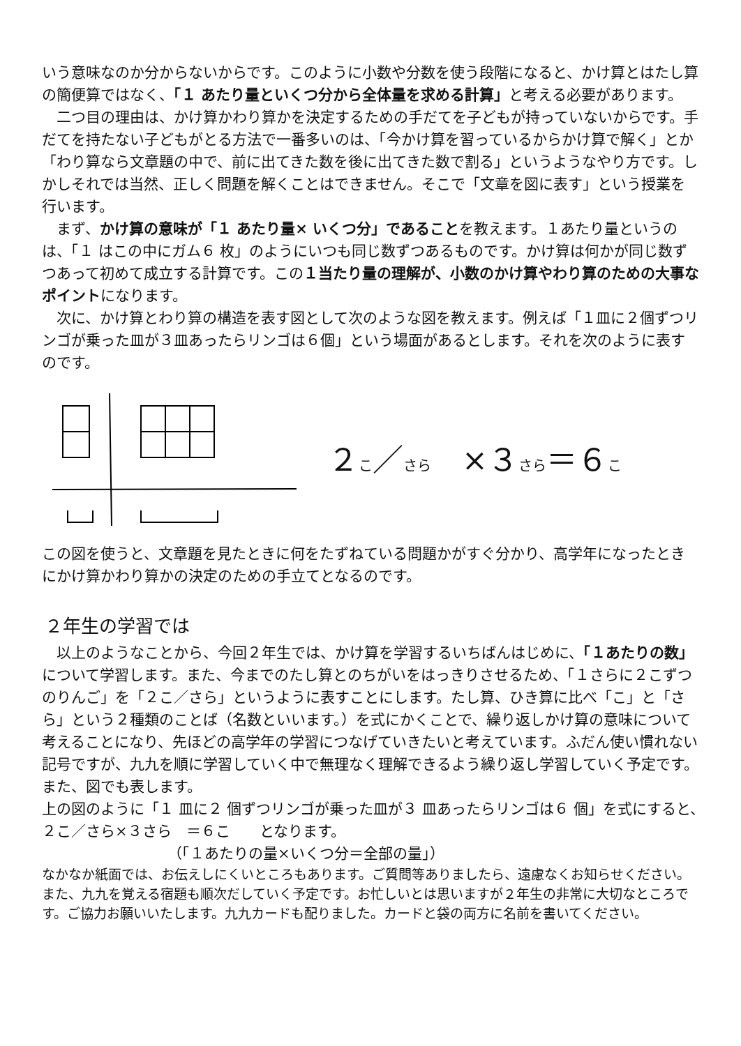いう意味なのか分からないからです。このように小数や分数を使う段階になると、かけ算とはたし算の簡便算ではなく、「１ あたり量といくつ分から全体量を求める計算」と考える必要があります。
二つ目の理由は、かけ算かわり算かを決定するための手だてを子どもが持っていないからです。手だてを持たない子どもがとる方法で一番多いのは、「今かけ算を習っているからかけ算で解く」とか「わり算なら文章題の中で、前に出てきた数を後に出てきた数で割る」というようなやり方です。しかしそれでは当然、正しく問題を解くことはできません。そこで「文章を図に表す」という授業を行います。
まず、かけ算の意味が「１ あたり量× いくつ分」であることを教えます。１あたり量というのは、「１ はこの中にガム６ 枚」のようにいつも同じ数ずつあるものです。かけ算は何かが同じ数ずつあって初めて成立する計算です。この１当たり量の理解が、小数のかけ算やわり算のための大事なポイントになります。
次に、かけ算とわり算の構造を表す図として次のような図を教えます。例えば「１皿に２個ずつリンゴが乗った皿が３皿あったらリンゴは６個」という場面があるとします。それを次のように表すのです。
２こ／さら　×３さら＝６こ
この図を使うと、文章題を見たときに何をたずねている問題かがすぐ分かり、高学年になったときにかけ算かわり算かの決定のための手立てとなるのです。
２年生の学習では
以上のようなことから、今回２年生では、かけ算を学習するいちばんはじめに、「１あたりの数」について学習します。また、今までのたし算とのちがいをはっきりさせるため、「１さらに２こずつのりんご」を「２こ／さら」というように表すことにします。たし算、ひき算に比べ「こ」と「さら」という２種類のことば（名数といいます。）を式にかくことで、繰り返しかけ算の意味について考えることになり、先ほどの高学年の学習につなげていきたいと考えています。ふだん使い慣れない記号ですが、九九を順に学習していく中で無理なく理解できるよう繰り返し学習していく予定です。また、図でも表します。
上の図のように「１ 皿に２ 個ずつリンゴが乗った皿が３ 皿あったらリンゴは６ 個」を式にすると、　　２こ／さら×３さら　＝６こ　　となります。
（「１あたりの量×いくつ分＝全部の量」）
なかなか紙面では、お伝えしにくいところもあります。ご質問等ありましたら、遠慮なくお知らせください。また、九九を覚える宿題も順次だしていく予定です。お忙しいとは思いますが２年生の非常に大切なところです。ご協力お願いいたします。九九カードも配りました。カードと袋の両方に名前を書いてください。